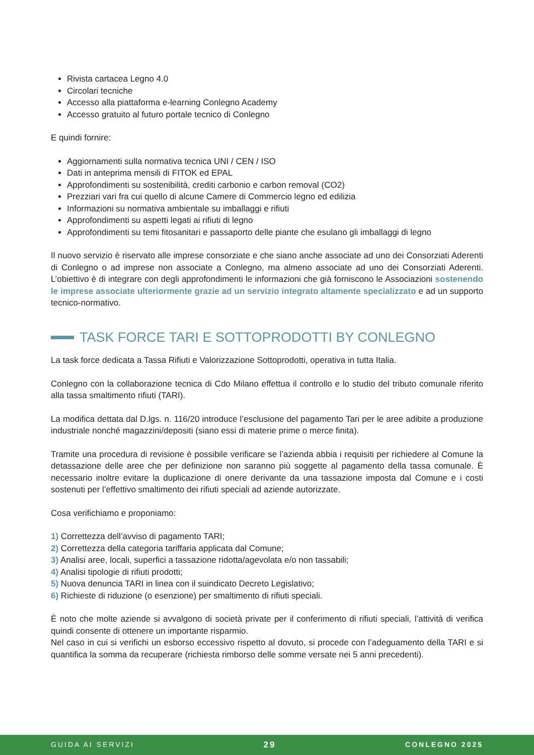Rivista cartacea Legno 4.0
Circolari tecniche
Accesso alla piattaforma e-learning Conlegno Academy
Accesso gratuito al futuro portale tecnico di Conlegno
E quindi fornire:
Aggiornamenti sulla normativa tecnica UNI / CEN / ISO
Dati in anteprima mensili di FITOK ed EPAL
Approfondimenti su sostenibilità, crediti carbonio e carbon removal (CO2)
Prezziari vari fra cui quello di alcune Camere di Commercio legno ed edilizia
Informazioni su normativa ambientale su imballaggi e rifiuti
Approfondimenti su aspetti legati ai rifiuti di legno
Approfondimenti su temi fitosanitari e passaporto delle piante che esulano gli imballaggi di legno
Il nuovo servizio è riservato alle imprese consorziate e che siano anche associate ad uno dei Consorziati Aderenti di Conlegno o ad imprese non associate a Conlegno, ma almeno associate ad uno dei Consorziati Aderenti. L’obiettivo è di integrare con degli approfondimenti le informazioni che già forniscono le Associazioni sostenendo le imprese associate ulteriormente grazie ad un servizio integrato altamente specializzato e ad un supporto tecnico-normativo.
TASK FORCE TARI E SOTTOPRODOTTI BY CONLEGNO
La task force dedicata a Tassa Rifiuti e Valorizzazione Sottoprodotti, operativa in tutta Italia.
Conlegno con la collaborazione tecnica di Cdo Milano effettua il controllo e lo studio del tributo comunale riferito alla tassa smaltimento rifiuti (TARI).
La modifica dettata dal D.lgs. n. 116/20 introduce l’esclusione del pagamento Tari per le aree adibite a produzione industriale nonché magazzini/depositi (siano essi di materie prime o merce finita).
Tramite una procedura di revisione è possibile verificare se l’azienda abbia i requisiti per richiedere al Comune la detassazione delle aree che per definizione non saranno più soggette al pagamento della tassa comunale. È necessario inoltre evitare la duplicazione di onere derivante da una tassazione imposta dal Comune e i costi sostenuti per l’effettivo smaltimento dei rifiuti speciali ad aziende autorizzate.
Cosa verifichiamo e proponiamo:
1) Correttezza dell’avviso di pagamento TARI;
2) Correttezza della categoria tariffaria applicata dal Comune;
3) Analisi aree, locali, superfici a tassazione ridotta/agevolata e/o non tassabili;
4) Analisi tipologie di rifiuti prodotti;
5) Nuova denuncia TARI in linea con il suindicato Decreto Legislativo;
6) Richieste di riduzione (o esenzione) per smaltimento di rifiuti speciali.
È noto che molte aziende si avvalgono di società private per il conferimento di rifiuti speciali, l’attività di verifica quindi consente di ottenere un importante risparmio.
Nel caso in cui si verifichi un esborso eccessivo rispetto al dovuto, si procede con l’adeguamento della TARI e si quantifica la somma da recuperare (richiesta rimborso delle somme versate nei 5 anni precedenti).
GUIDA AI SERVIZI 29 CONLEGNO 2025